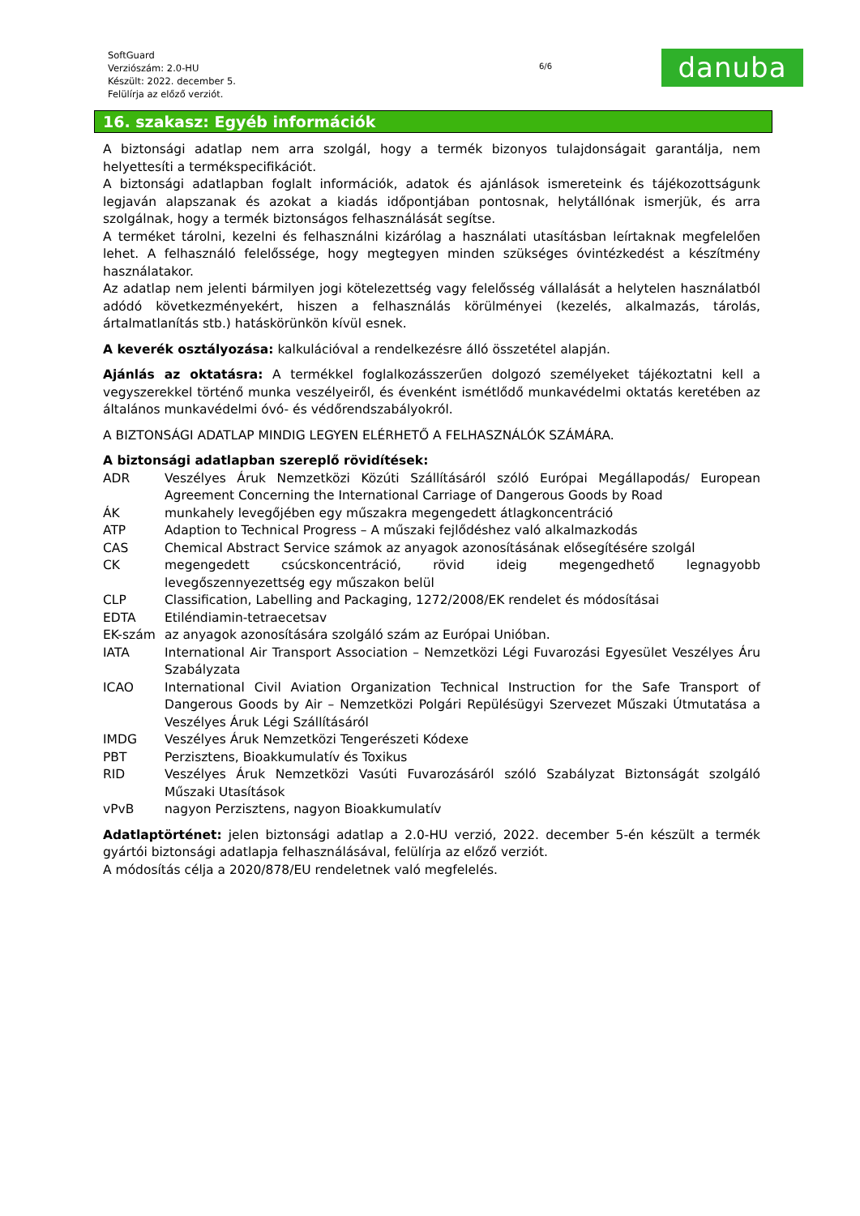SoftGuard
Verziószám: 2.0-HU
Készült: 2022. december 5.
Felülírja az előző verziót.
6/6
danuba
16. szakasz: Egyéb információk
A biztonsági adatlap nem arra szolgál, hogy a termék bizonyos tulajdonságait garantálja, nem helyettesíti a termékspecifikációt.
A biztonsági adatlapban foglalt információk, adatok és ajánlások ismereteink és tájékozottságunk legjaván alapszanak és azokat a kiadás időpontjában pontosnak, helytállónak ismerjük, és arra szolgálnak, hogy a termék biztonságos felhasználását segítse.
A terméket tárolni, kezelni és felhasználni kizárólag a használati utasításban leírtaknak megfelelően lehet. A felhasználó felelőssége, hogy megtegyen minden szükséges óvintézkedést a készítmény használatakor.
Az adatlap nem jelenti bármilyen jogi kötelezettség vagy felelősség vállalását a helytelen használatból adódó következményekért, hiszen a felhasználás körülményei (kezelés, alkalmazás, tárolás, ártalmatlanítás stb.) hatáskörünkön kívül esnek.
A keverék osztályozása: kalkulációval a rendelkezésre álló összetétel alapján.
Ajánlás az oktatásra: A termékkel foglalkozásszerűen dolgozó személyeket tájékoztatni kell a vegyszerekkel történő munka veszélyeiről, és évenként ismétlődő munkavédelmi oktatás keretében az általános munkavédelmi óvó- és védőrendszabályokról.
A BIZTONSÁGI ADATLAP MINDIG LEGYEN ELÉRHETŐ A FELHASZNÁLÓK SZÁMÁRA.
A biztonsági adatlapban szereplő rövidítések:
| ADR | Veszélyes Áruk Nemzetközi Közúti Szállításáról szóló Európai Megállapodás/ European Agreement Concerning the International Carriage of Dangerous Goods by Road |
| ÁK | munkahely levegőjében egy műszakra megengedett átlagkoncentráció |
| ATP | Adaption to Technical Progress – A műszaki fejlődéshez való alkalmazkodás |
| CAS | Chemical Abstract Service számok az anyagok azonosításának elősegítésére szolgál |
| CK | megengedett csúcskoncentráció, rövid ideig megengedhető legnagyobb levegőszennyezettség egy műszakon belül |
| CLP | Classification, Labelling and Packaging, 1272/2008/EK rendelet és módosításai |
| EDTA | Etiléndiamin-tetraecetsav |
| EK-szám | az anyagok azonosítására szolgáló szám az Európai Unióban. |
| IATA | International Air Transport Association – Nemzetközi Légi Fuvarozási Egyesület Veszélyes Áru Szabályzata |
| ICAO | International Civil Aviation Organization Technical Instruction for the Safe Transport of Dangerous Goods by Air – Nemzetközi Polgári Repülésügyi Szervezet Műszaki Útmutatása a Veszélyes Áruk Légi Szállításáról |
| IMDG | Veszélyes Áruk Nemzetközi Tengerészeti Kódexe |
| PBT | Perzisztens, Bioakkumulatív és Toxikus |
| RID | Veszélyes Áruk Nemzetközi Vasúti Fuvarozásáról szóló Szabályzat Biztonságát szolgáló Műszaki Utasítások |
| vPvB | nagyon Perzisztens, nagyon Bioakkumulatív |
Adatlaptörténet: jelen biztonsági adatlap a 2.0-HU verzió, 2022. december 5-én készült a termék gyártói biztonsági adatlapja felhasználásával, felülírja az előző verziót.
A módosítás célja a 2020/878/EU rendeletnek való megfelelés.